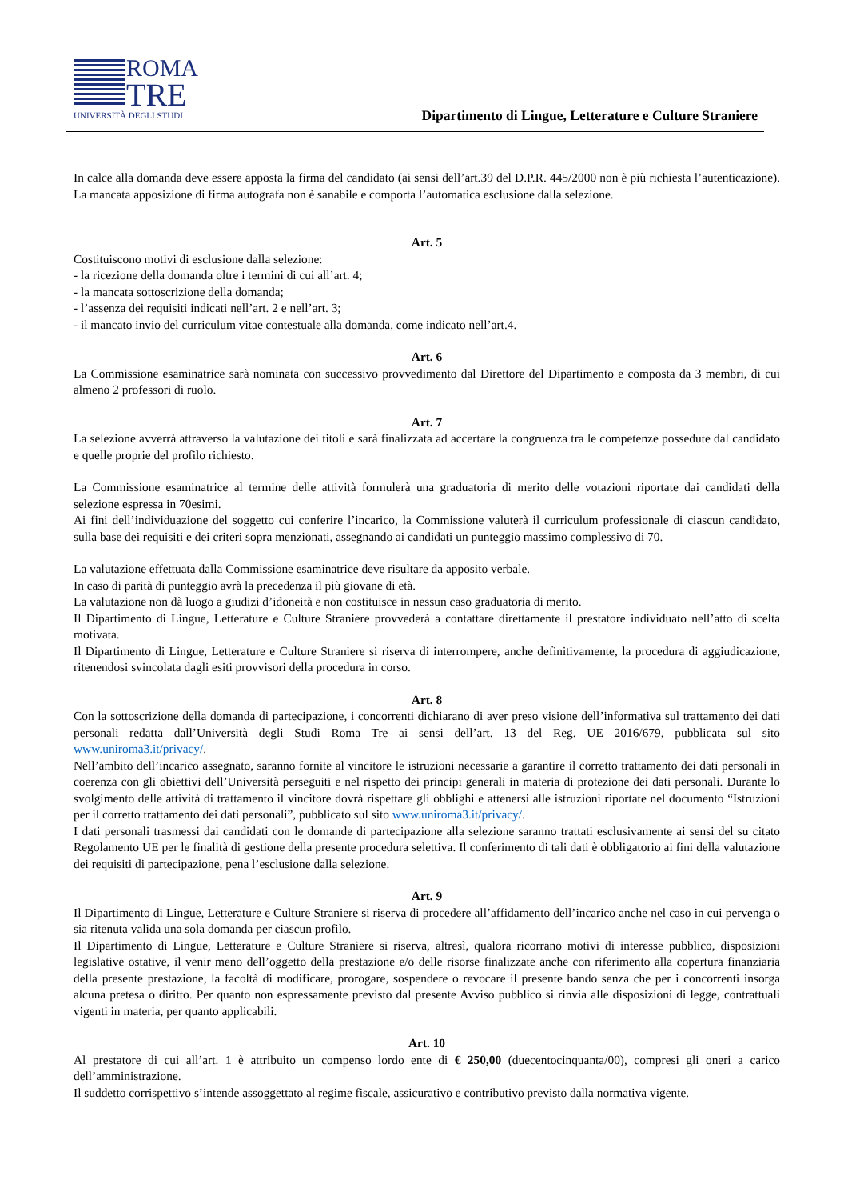ROMA
TRE
UNIVERSITÀ DEGLI STUDI
Dipartimento di Lingue, Letterature e Culture Straniere
In calce alla domanda deve essere apposta la firma del candidato (ai sensi dell’art.39 del D.P.R. 445/2000 non è più richiesta l’autenticazione). La mancata apposizione di firma autografa non è sanabile e comporta l’automatica esclusione dalla selezione.
Art. 5
Costituiscono motivi di esclusione dalla selezione:
- la ricezione della domanda oltre i termini di cui all’art. 4;
- la mancata sottoscrizione della domanda;
- l’assenza dei requisiti indicati nell’art. 2 e nell’art. 3;
- il mancato invio del curriculum vitae contestuale alla domanda, come indicato nell’art.4.
Art. 6
La Commissione esaminatrice sarà nominata con successivo provvedimento dal Direttore del Dipartimento e composta da 3 membri, di cui almeno 2 professori di ruolo.
Art. 7
La selezione avverrà attraverso la valutazione dei titoli e sarà finalizzata ad accertare la congruenza tra le competenze possedute dal candidato e quelle proprie del profilo richiesto.
La Commissione esaminatrice al termine delle attività formulerà una graduatoria di merito delle votazioni riportate dai candidati della selezione espressa in 70esimi.
Ai fini dell’individuazione del soggetto cui conferire l’incarico, la Commissione valuterà il curriculum professionale di ciascun candidato, sulla base dei requisiti e dei criteri sopra menzionati, assegnando ai candidati un punteggio massimo complessivo di 70.
La valutazione effettuata dalla Commissione esaminatrice deve risultare da apposito verbale.
In caso di parità di punteggio avrà la precedenza il più giovane di età.
La valutazione non dà luogo a giudizi d’idoneità e non costituisce in nessun caso graduatoria di merito.
Il Dipartimento di Lingue, Letterature e Culture Straniere provvederà a contattare direttamente il prestatore individuato nell’atto di scelta motivata.
Il Dipartimento di Lingue, Letterature e Culture Straniere si riserva di interrompere, anche definitivamente, la procedura di aggiudicazione, ritenendosi svincolata dagli esiti provvisori della procedura in corso.
Art. 8
Con la sottoscrizione della domanda di partecipazione, i concorrenti dichiarano di aver preso visione dell’informativa sul trattamento dei dati personali redatta dall’Università degli Studi Roma Tre ai sensi dell’art. 13 del Reg. UE 2016/679, pubblicata sul sito www.uniroma3.it/privacy/.
Nell’ambito dell’incarico assegnato, saranno fornite al vincitore le istruzioni necessarie a garantire il corretto trattamento dei dati personali in coerenza con gli obiettivi dell’Università perseguiti e nel rispetto dei principi generali in materia di protezione dei dati personali. Durante lo svolgimento delle attività di trattamento il vincitore dovrà rispettare gli obblighi e attenersi alle istruzioni riportate nel documento “Istruzioni per il corretto trattamento dei dati personali”, pubblicato sul sito www.uniroma3.it/privacy/.
I dati personali trasmessi dai candidati con le domande di partecipazione alla selezione saranno trattati esclusivamente ai sensi del su citato Regolamento UE per le finalità di gestione della presente procedura selettiva. Il conferimento di tali dati è obbligatorio ai fini della valutazione dei requisiti di partecipazione, pena l’esclusione dalla selezione.
Art. 9
Il Dipartimento di Lingue, Letterature e Culture Straniere si riserva di procedere all’affidamento dell’incarico anche nel caso in cui pervenga o sia ritenuta valida una sola domanda per ciascun profilo.
Il Dipartimento di Lingue, Letterature e Culture Straniere si riserva, altresì, qualora ricorrano motivi di interesse pubblico, disposizioni legislative ostative, il venir meno dell’oggetto della prestazione e/o delle risorse finalizzate anche con riferimento alla copertura finanziaria della presente prestazione, la facoltà di modificare, prorogare, sospendere o revocare il presente bando senza che per i concorrenti insorga alcuna pretesa o diritto. Per quanto non espressamente previsto dal presente Avviso pubblico si rinvia alle disposizioni di legge, contrattuali vigenti in materia, per quanto applicabili.
Art. 10
Al prestatore di cui all’art. 1 è attribuito un compenso lordo ente di € 250,00 (duecentocinquanta/00), compresi gli oneri a carico dell’amministrazione.
Il suddetto corrispettivo s’intende assoggettato al regime fiscale, assicurativo e contributivo previsto dalla normativa vigente.